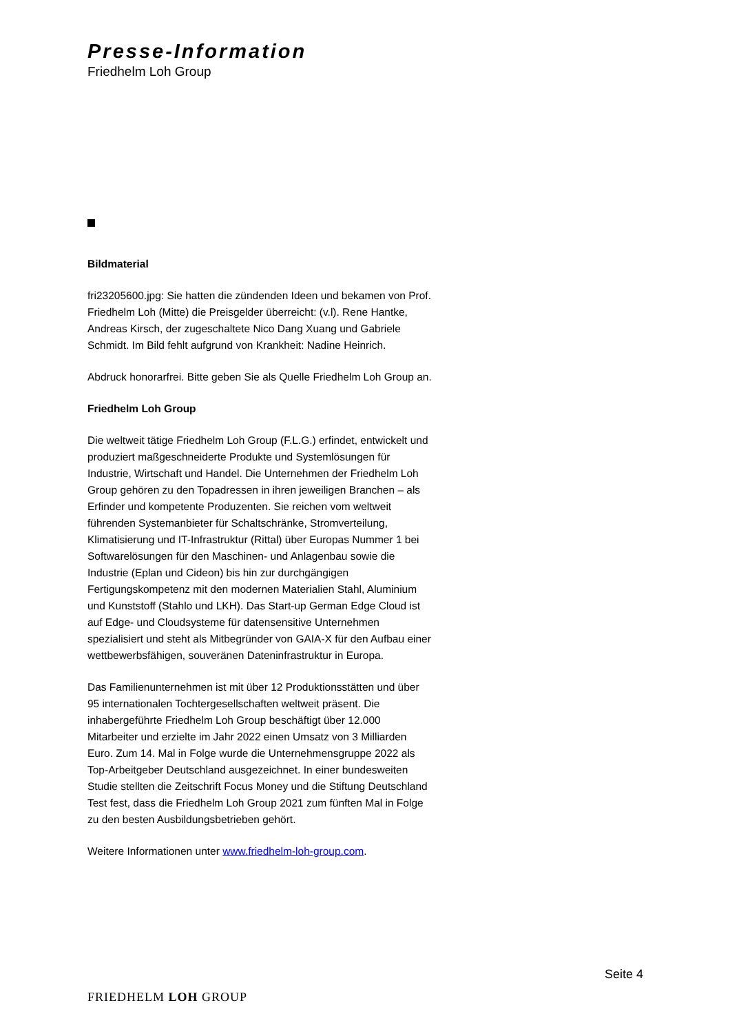Presse-Information
Friedhelm Loh Group
Bildmaterial
fri23205600.jpg: Sie hatten die zündenden Ideen und bekamen von Prof. Friedhelm Loh (Mitte) die Preisgelder überreicht: (v.l). Rene Hantke, Andreas Kirsch, der zugeschaltete Nico Dang Xuang und Gabriele Schmidt. Im Bild fehlt aufgrund von Krankheit: Nadine Heinrich.
Abdruck honorarfrei. Bitte geben Sie als Quelle Friedhelm Loh Group an.
Friedhelm Loh Group
Die weltweit tätige Friedhelm Loh Group (F.L.G.) erfindet, entwickelt und produziert maßgeschneiderte Produkte und Systemlösungen für Industrie, Wirtschaft und Handel. Die Unternehmen der Friedhelm Loh Group gehören zu den Topadressen in ihren jeweiligen Branchen – als Erfinder und kompetente Produzenten. Sie reichen vom weltweit führenden Systemanbieter für Schaltschränke, Stromverteilung, Klimatisierung und IT-Infrastruktur (Rittal) über Europas Nummer 1 bei Softwarelösungen für den Maschinen- und Anlagenbau sowie die Industrie (Eplan und Cideon) bis hin zur durchgängigen Fertigungskompetenz mit den modernen Materialien Stahl, Aluminium und Kunststoff (Stahlo und LKH). Das Start-up German Edge Cloud ist auf Edge- und Cloudsysteme für datensensitive Unternehmen spezialisiert und steht als Mitbegründer von GAIA-X für den Aufbau einer wettbewerbsfähigen, souveränen Dateninfrastruktur in Europa.
Das Familienunternehmen ist mit über 12 Produktionsstätten und über 95 internationalen Tochtergesellschaften weltweit präsent. Die inhabergeführte Friedhelm Loh Group beschäftigt über 12.000 Mitarbeiter und erzielte im Jahr 2022 einen Umsatz von 3 Milliarden Euro. Zum 14. Mal in Folge wurde die Unternehmensgruppe 2022 als Top-Arbeitgeber Deutschland ausgezeichnet. In einer bundesweiten Studie stellten die Zeitschrift Focus Money und die Stiftung Deutschland Test fest, dass die Friedhelm Loh Group 2021 zum fünften Mal in Folge zu den besten Ausbildungsbetrieben gehört.
Weitere Informationen unter www.friedhelm-loh-group.com.
Seite 4
FRIEDHELM LOH GROUP